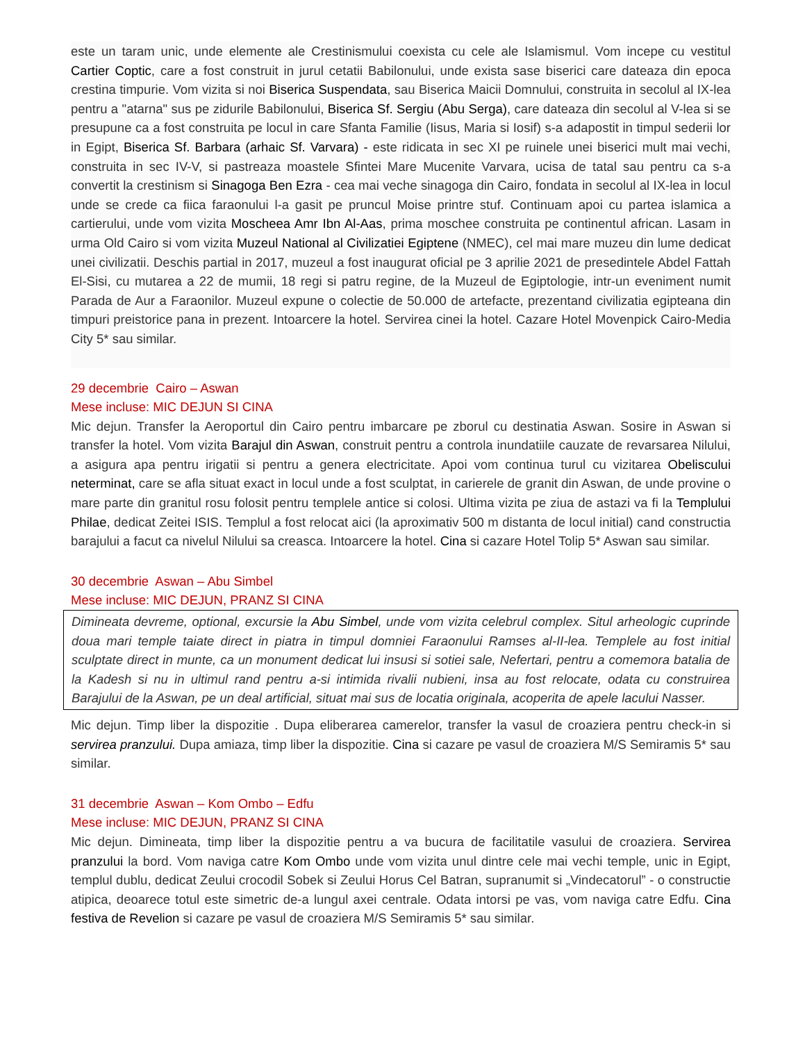este un taram unic, unde elemente ale Crestinismului coexista cu cele ale Islamismul. Vom incepe cu vestitul Cartier Coptic, care a fost construit in jurul cetatii Babilonului, unde exista sase biserici care dateaza din epoca crestina timpurie. Vom vizita si noi Biserica Suspendata, sau Biserica Maicii Domnului, construita in secolul al IX-lea pentru a "atarna" sus pe zidurile Babilonului, Biserica Sf. Sergiu (Abu Serga), care dateaza din secolul al V-lea si se presupune ca a fost construita pe locul in care Sfanta Familie (Iisus, Maria si Iosif) s-a adapostit in timpul sederii lor in Egipt, Biserica Sf. Barbara (arhaic Sf. Varvara) - este ridicata in sec XI pe ruinele unei biserici mult mai vechi, construita in sec IV-V, si pastreaza moastele Sfintei Mare Mucenite Varvara, ucisa de tatal sau pentru ca s-a convertit la crestinism si Sinagoga Ben Ezra - cea mai veche sinagoga din Cairo, fondata in secolul al IX-lea in locul unde se crede ca fiica faraonului l-a gasit pe pruncul Moise printre stuf. Continuam apoi cu partea islamica a cartierului, unde vom vizita Moscheea Amr Ibn Al-Aas, prima moschee construita pe continentul african. Lasam in urma Old Cairo si vom vizita Muzeul National al Civilizatiei Egiptene (NMEC), cel mai mare muzeu din lume dedicat unei civilizatii. Deschis partial in 2017, muzeul a fost inaugurat oficial pe 3 aprilie 2021 de presedintele Abdel Fattah El-Sisi, cu mutarea a 22 de mumii, 18 regi si patru regine, de la Muzeul de Egiptologie, intr-un eveniment numit Parada de Aur a Faraonilor. Muzeul expune o colectie de 50.000 de artefacte, prezentand civilizatia egipteana din timpuri preistorice pana in prezent. Intoarcere la hotel. Servirea cinei la hotel. Cazare Hotel Movenpick Cairo-Media City 5* sau similar.
29 decembrie Cairo – Aswan
Mese incluse: MIC DEJUN SI CINA
Mic dejun. Transfer la Aeroportul din Cairo pentru imbarcare pe zborul cu destinatia Aswan. Sosire in Aswan si transfer la hotel. Vom vizita Barajul din Aswan, construit pentru a controla inundatiile cauzate de revarsarea Nilului, a asigura apa pentru irigatii si pentru a genera electricitate. Apoi vom continua turul cu vizitarea Obeliscului neterminat, care se afla situat exact in locul unde a fost sculptat, in carierele de granit din Aswan, de unde provine o mare parte din granitul rosu folosit pentru templele antice si colosi. Ultima vizita pe ziua de astazi va fi la Templului Philae, dedicat Zeitei ISIS. Templul a fost relocat aici (la aproximativ 500 m distanta de locul initial) cand constructia barajului a facut ca nivelul Nilului sa creasca. Intoarcere la hotel. Cina si cazare Hotel Tolip 5* Aswan sau similar.
30 decembrie Aswan – Abu Simbel
Mese incluse: MIC DEJUN, PRANZ SI CINA
Dimineata devreme, optional, excursie la Abu Simbel, unde vom vizita celebrul complex. Situl arheologic cuprinde doua mari temple taiate direct in piatra in timpul domniei Faraonului Ramses al-II-lea. Templele au fost initial sculptate direct in munte, ca un monument dedicat lui insusi si sotiei sale, Nefertari, pentru a comemora batalia de la Kadesh si nu in ultimul rand pentru a-si intimida rivalii nubieni, insa au fost relocate, odata cu construirea Barajului de la Aswan, pe un deal artificial, situat mai sus de locatia originala, acoperita de apele lacului Nasser.
Mic dejun. Timp liber la dispozitie . Dupa eliberarea camerelor, transfer la vasul de croaziera pentru check-in si servirea pranzului. Dupa amiaza, timp liber la dispozitie. Cina si cazare pe vasul de croaziera M/S Semiramis 5* sau similar.
31 decembrie Aswan – Kom Ombo – Edfu
Mese incluse: MIC DEJUN, PRANZ SI CINA
Mic dejun. Dimineata, timp liber la dispozitie pentru a va bucura de facilitatile vasului de croaziera. Servirea pranzului la bord. Vom naviga catre Kom Ombo unde vom vizita unul dintre cele mai vechi temple, unic in Egipt, templul dublu, dedicat Zeului crocodil Sobek si Zeului Horus Cel Batran, supranumit si „Vindecatorul” - o constructie atipica, deoarece totul este simetric de-a lungul axei centrale. Odata intorsi pe vas, vom naviga catre Edfu. Cina festiva de Revelion si cazare pe vasul de croaziera M/S Semiramis 5* sau similar.